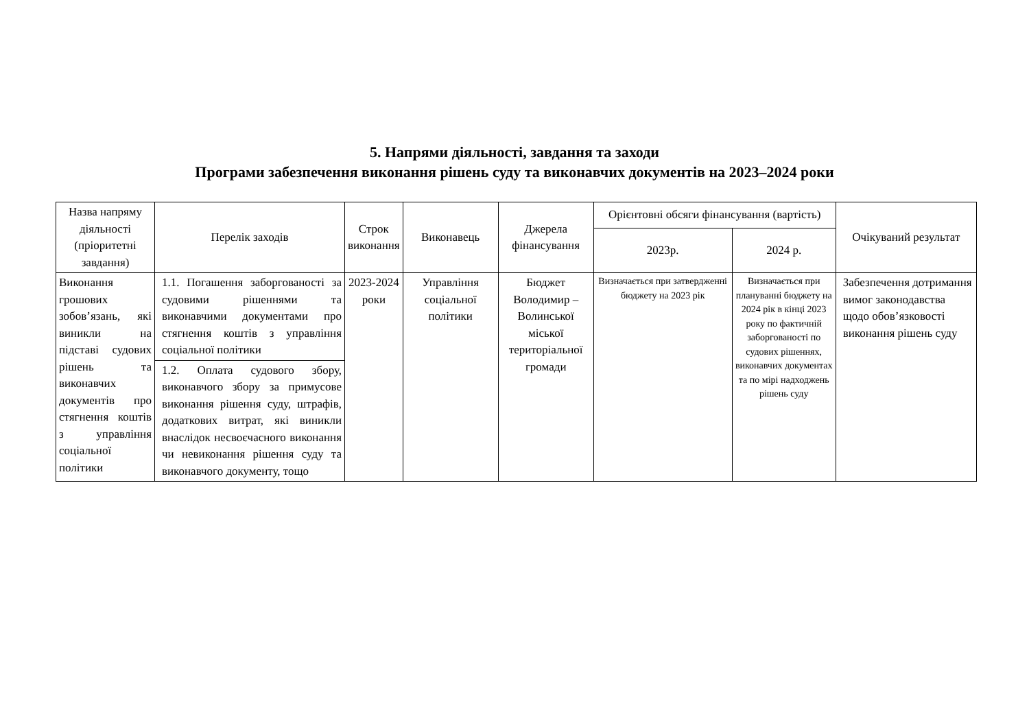5. Напрями діяльності, завдання та заходи
Програми забезпечення виконання рішень суду та виконавчих документів на 2023–2024 роки
| Назва напряму діяльності (пріоритетні завдання) | Перелік заходів | Строк виконання | Виконавець | Джерела фінансування | Орієнтовні обсяги фінансування (вартість) | | Очікуваний результат |
| --- | --- | --- | --- | --- | --- | --- | --- |
| | | | | | 2023р. | 2024 р. | |
| Виконання грошових зобов’язань, які виникли на підставі судових рішень та виконавчих документів про стягнення коштів з управління соціальної політики | 1.1. Погашення заборгованості за судовими рішеннями та виконавчими документами про стягнення коштів з управління соціальної політики | 2023-2024 роки | Управління соціальної політики | Бюджет Володимир – Волинської міської територіальної громади | Визначається при затвердженні бюджету на 2023 рік | Визначається при плануванні бюджету на 2024 рік в кінці 2023 року по фактичній заборгованості по судових рішеннях, виконавчих документах та по мірі надходжень рішень суду | Забезпечення дотримання вимог законодавства щодо обов’язковості виконання рішень суду |
| | 1.2. Оплата судового збору, виконавчого збору за примусове виконання рішення суду, штрафів, додаткових витрат, які виникли внаслідок несвоєчасного виконання чи невиконання рішення суду та виконавчого документу, тощо | | | | | | |